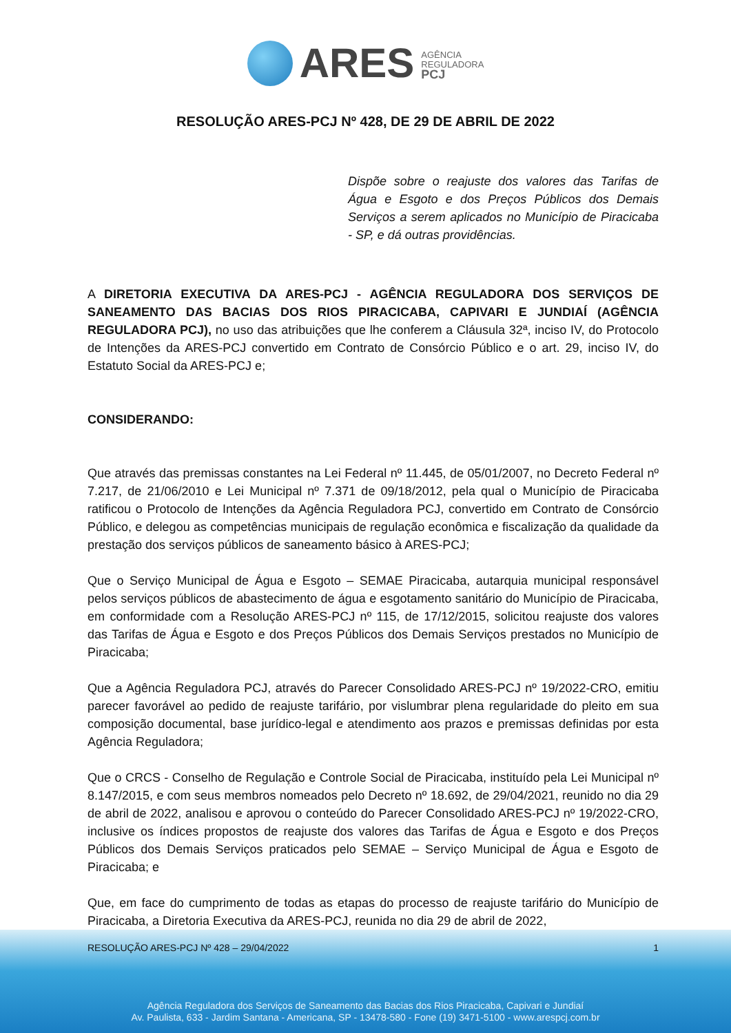ARES
AGÊNCIA
REGULADORA
PCJ
RESOLUÇÃO ARES-PCJ Nº 428, DE 29 DE ABRIL DE 2022
Dispõe sobre o reajuste dos valores das Tarifas de Água e Esgoto e dos Preços Públicos dos Demais Serviços a serem aplicados no Município de Piracicaba - SP, e dá outras providências.
A DIRETORIA EXECUTIVA DA ARES-PCJ - AGÊNCIA REGULADORA DOS SERVIÇOS DE SANEAMENTO DAS BACIAS DOS RIOS PIRACICABA, CAPIVARI E JUNDIAÍ (AGÊNCIA REGULADORA PCJ), no uso das atribuições que lhe conferem a Cláusula 32ª, inciso IV, do Protocolo de Intenções da ARES-PCJ convertido em Contrato de Consórcio Público e o art. 29, inciso IV, do Estatuto Social da ARES-PCJ e;
CONSIDERANDO:
Que através das premissas constantes na Lei Federal nº 11.445, de 05/01/2007, no Decreto Federal nº 7.217, de 21/06/2010 e Lei Municipal nº 7.371 de 09/18/2012, pela qual o Município de Piracicaba ratificou o Protocolo de Intenções da Agência Reguladora PCJ, convertido em Contrato de Consórcio Público, e delegou as competências municipais de regulação econômica e fiscalização da qualidade da prestação dos serviços públicos de saneamento básico à ARES-PCJ;
Que o Serviço Municipal de Água e Esgoto – SEMAE Piracicaba, autarquia municipal responsável pelos serviços públicos de abastecimento de água e esgotamento sanitário do Município de Piracicaba, em conformidade com a Resolução ARES-PCJ nº 115, de 17/12/2015, solicitou reajuste dos valores das Tarifas de Água e Esgoto e dos Preços Públicos dos Demais Serviços prestados no Município de Piracicaba;
Que a Agência Reguladora PCJ, através do Parecer Consolidado ARES-PCJ nº 19/2022-CRO, emitiu parecer favorável ao pedido de reajuste tarifário, por vislumbrar plena regularidade do pleito em sua composição documental, base jurídico-legal e atendimento aos prazos e premissas definidas por esta Agência Reguladora;
Que o CRCS - Conselho de Regulação e Controle Social de Piracicaba, instituído pela Lei Municipal nº 8.147/2015, e com seus membros nomeados pelo Decreto nº 18.692, de 29/04/2021, reunido no dia 29 de abril de 2022, analisou e aprovou o conteúdo do Parecer Consolidado ARES-PCJ nº 19/2022-CRO, inclusive os índices propostos de reajuste dos valores das Tarifas de Água e Esgoto e dos Preços Públicos dos Demais Serviços praticados pelo SEMAE – Serviço Municipal de Água e Esgoto de Piracicaba; e
Que, em face do cumprimento de todas as etapas do processo de reajuste tarifário do Município de Piracicaba, a Diretoria Executiva da ARES-PCJ, reunida no dia 29 de abril de 2022,
RESOLUÇÃO ARES-PCJ Nº 428 – 29/04/2022 1
Agência Reguladora dos Serviços de Saneamento das Bacias dos Rios Piracicaba, Capivari e Jundiaí
Av. Paulista, 633 - Jardim Santana - Americana, SP - 13478-580 - Fone (19) 3471-5100 - www.arespcj.com.br